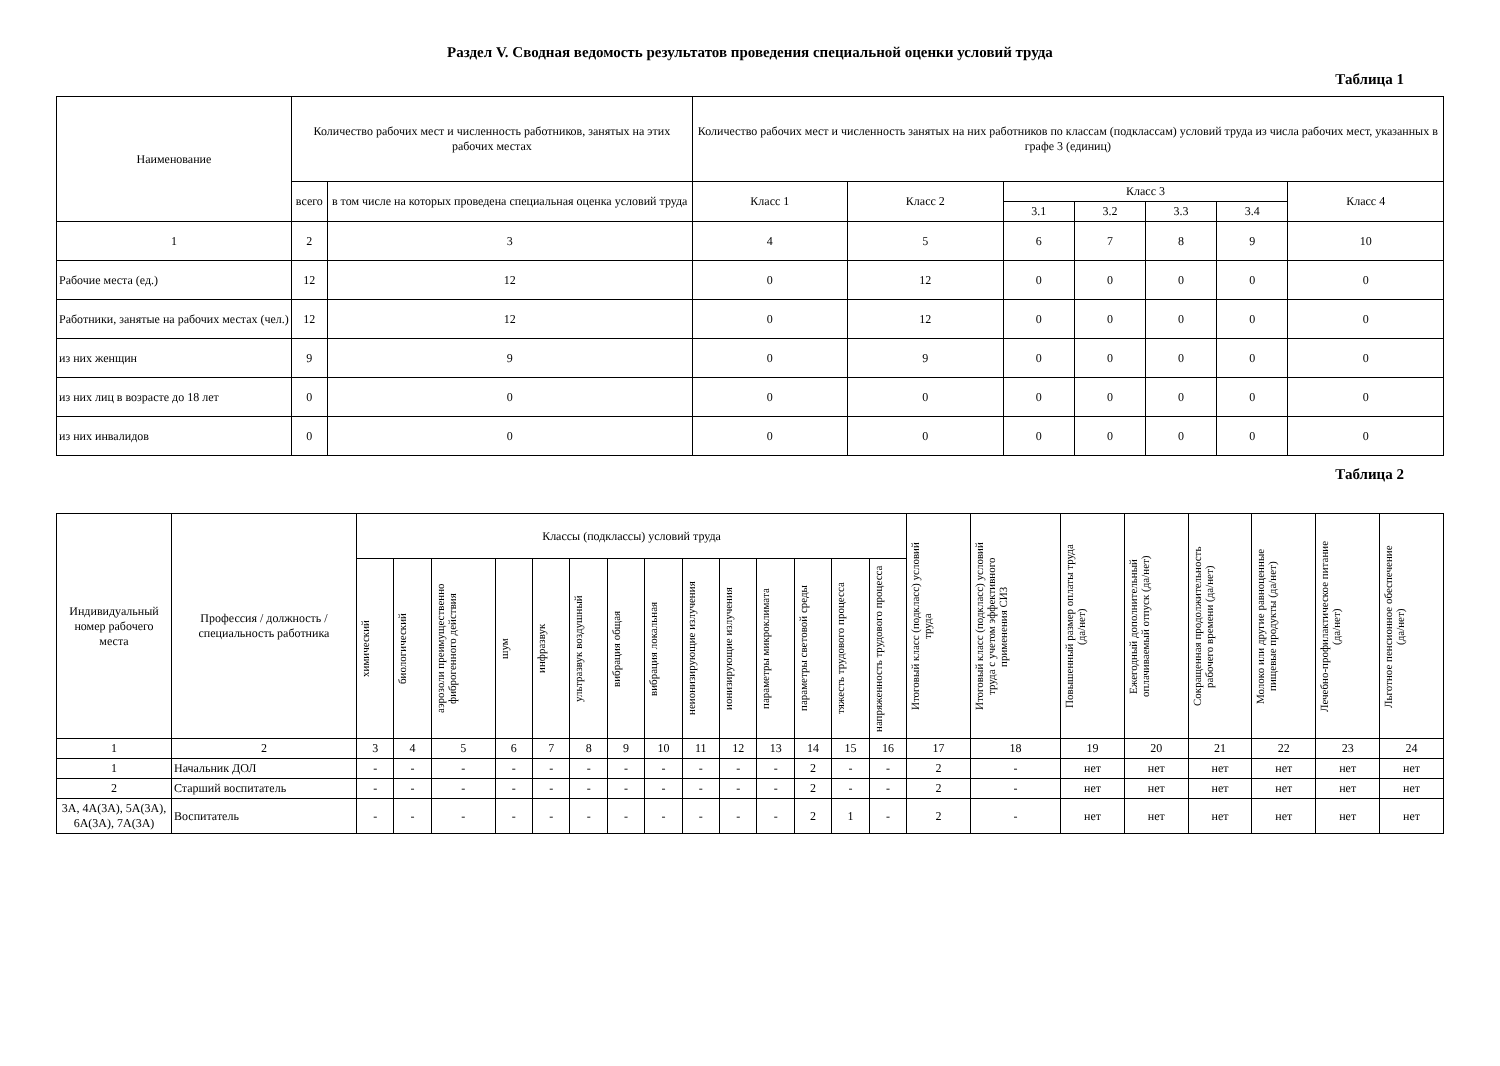Раздел V. Сводная ведомость результатов проведения специальной оценки условий труда
Таблица 1
| Наименование | Количество рабочих мест и численность работников, занятых на этих рабочих местах | | Количество рабочих мест и численность занятых на них работников по классам (подклассам) условий труда из числа рабочих мест, указанных в графе 3 (единиц) | | | | | | |
| --- | --- | --- | --- | --- | --- | --- | --- | --- | --- |
| | всего | в том числе на которых проведена специальная оценка условий труда | Класс 1 | Класс 2 | Класс 3 | | | | Класс 4 |
| | | | | | 3.1 | 3.2 | 3.3 | 3.4 | |
| 1 | 2 | 3 | 4 | 5 | 6 | 7 | 8 | 9 | 10 |
| Рабочие места (ед.) | 12 | 12 | 0 | 12 | 0 | 0 | 0 | 0 | 0 |
| Работники, занятые на рабочих местах (чел.) | 12 | 12 | 0 | 12 | 0 | 0 | 0 | 0 | 0 |
| из них женщин | 9 | 9 | 0 | 9 | 0 | 0 | 0 | 0 | 0 |
| из них лиц в возрасте до 18 лет | 0 | 0 | 0 | 0 | 0 | 0 | 0 | 0 | 0 |
| из них инвалидов | 0 | 0 | 0 | 0 | 0 | 0 | 0 | 0 | 0 |
Таблица 2
| Индивидуальный номер рабочего места | Профессия / должность / специальность работника | Классы (подклассы) условий труда | | | | | | | | | | | | | | Итоговый класс (подкласс) условий труда | Итоговый класс (подкласс) условий труда с учетом эффективного применения СИЗ | Повышенный размер оплаты труда (да/нет) | Ежегодный дополнительный оплачиваемый отпуск (да/нет) | Сокращенная продолжительность рабочего времени (да/нет) | Молоко или другие равноценные пищевые продукты (да/нет) | Лечебно-профилактическое питание (да/нет) | Льготное пенсионное обеспечение (да/нет) |
| --- | --- | --- | --- | --- | --- | --- | --- | --- | --- | --- | --- | --- | --- | --- | --- | --- | --- | --- | --- | --- | --- | --- | --- |
| | | химический | биологический | аэрозоли преимущественно фиброгенного действия | шум | инфразвук | ультразвук воздушный | вибрация общая | вибрация локальная | неионизирующие излучения | ионизирующие излучения | параметры микроклимата | параметры световой среды | тяжесть трудового процесса | напряженность трудового процесса | | | | | | | | |
| 1 | 2 | 3 | 4 | 5 | 6 | 7 | 8 | 9 | 10 | 11 | 12 | 13 | 14 | 15 | 16 | 17 | 18 | 19 | 20 | 21 | 22 | 23 | 24 |
| 1 | Начальник ДОЛ | - | - | - | - | - | - | - | - | - | - | - | 2 | - | - | 2 | - | нет | нет | нет | нет | нет | нет |
| 2 | Старший воспитатель | - | - | - | - | - | - | - | - | - | - | - | 2 | - | - | 2 | - | нет | нет | нет | нет | нет | нет |
| 3А, 4А(3А), 5А(3А), 6А(3А), 7А(3А) | Воспитатель | - | - | - | - | - | - | - | - | - | - | - | 2 | 1 | - | 2 | - | нет | нет | нет | нет | нет | нет |